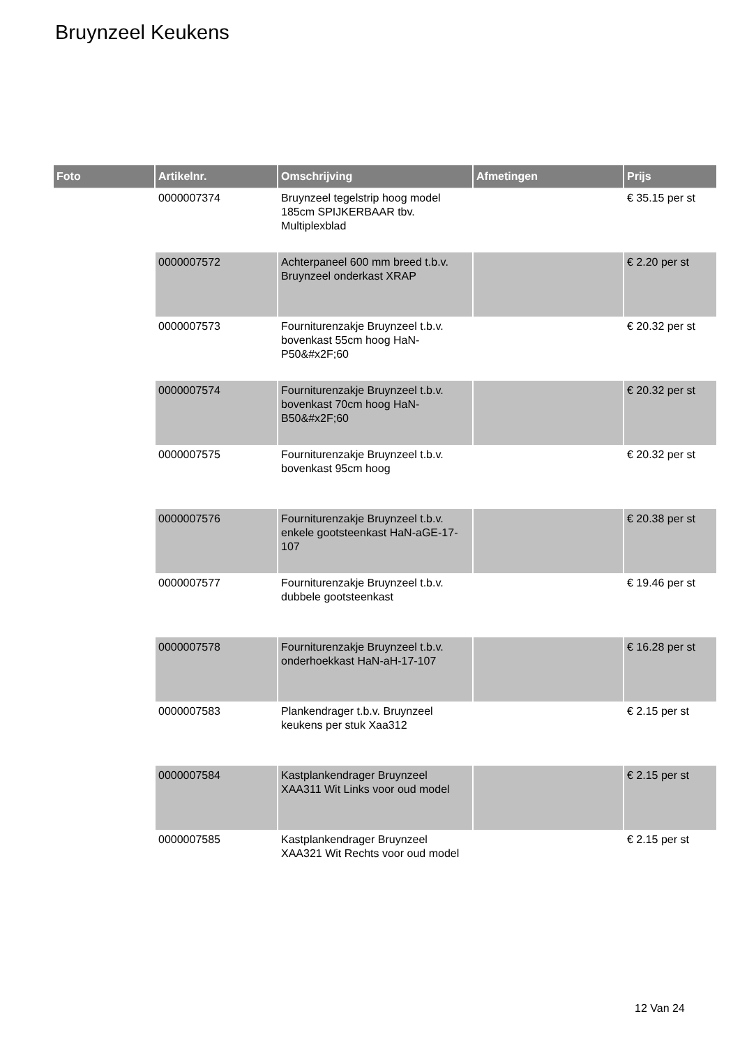Bruynzeel Keukens
| Foto | Artikelnr. | Omschrijving | Afmetingen | Prijs |
| --- | --- | --- | --- | --- |
| | 0000007374 | Bruynzeel tegelstrip hoog model 185cm SPIJKERBAAR tbv. Multiplexblad | | € 35.15 per st |
| | 0000007572 | Achterpaneel 600 mm breed t.b.v. Bruynzeel onderkast XRAP | | € 2.20 per st |
| | 0000007573 | Fourniturenzakje Bruynzeel t.b.v. bovenkast 55cm hoog HaN-P50&#x2F;60 | | € 20.32 per st |
| | 0000007574 | Fourniturenzakje Bruynzeel t.b.v. bovenkast 70cm hoog HaN-B50&#x2F;60 | | € 20.32 per st |
| | 0000007575 | Fourniturenzakje Bruynzeel t.b.v. bovenkast 95cm hoog | | € 20.32 per st |
| | 0000007576 | Fourniturenzakje Bruynzeel t.b.v. enkele gootsteenkast HaN-aGE-17-107 | | € 20.38 per st |
| | 0000007577 | Fourniturenzakje Bruynzeel t.b.v. dubbele gootsteenkast | | € 19.46 per st |
| | 0000007578 | Fourniturenzakje Bruynzeel t.b.v. onderhoekkast HaN-aH-17-107 | | € 16.28 per st |
| | 0000007583 | Plankendrager t.b.v. Bruynzeel keukens per stuk Xaa312 | | € 2.15 per st |
| | 0000007584 | Kastplankendrager Bruynzeel XAA311 Wit Links voor oud model | | € 2.15 per st |
| | 0000007585 | Kastplankendrager Bruynzeel XAA321 Wit Rechts voor oud model | | € 2.15 per st |
12 Van 24